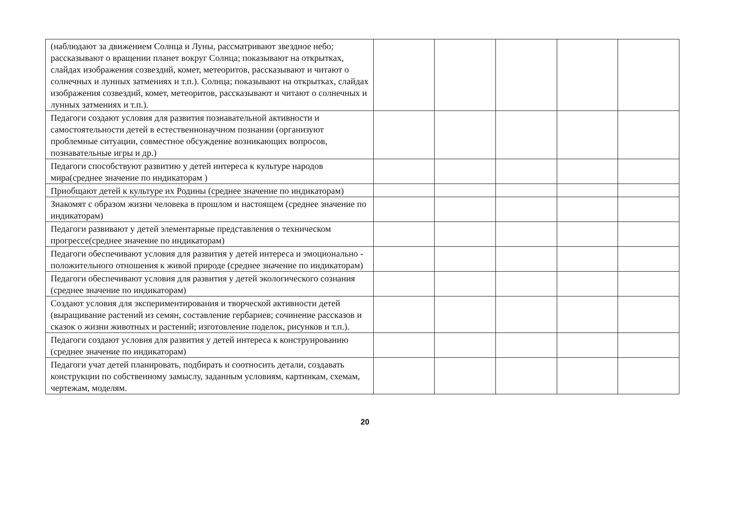| (наблюдают за движением Солнца и Луны, рассматривают звездное небо; рассказывают о вращении планет вокруг Солнца; показывают на открытках, слайдах изображения созвездий, комет, метеоритов, рассказывают и читают о солнечных и лунных затмениях и т.п.). Солнца; показывают на открытках, слайдах изображения созвездий, комет, метеоритов, рассказывают и читают о солнечных и лунных затмениях и т.п.). | | | | | |
| Педагоги создают условия для развития познавательной активности и самостоятельности детей в естественнонаучном познании (организуют проблемные ситуации, совместное обсуждение возникающих вопросов, познавательные игры и др.) | | | | | |
| Педагоги способствуют развитию у детей интереса к культуре народов мира(среднее значение по индикаторам ) | | | | | |
| Приобщают детей к культуре их Родины (среднее значение по индикаторам) | | | | | |
| Знакомят с образом жизни человека в прошлом и настоящем (среднее значение по индикаторам) | | | | | |
| Педагоги развивают у детей элементарные представления о техническом прогрессе(среднее значение по индикаторам) | | | | | |
| Педагоги обеспечивают условия для развития у детей интереса и эмоционально - положительного отношения к живой природе (среднее значение по индикаторам) | | | | | |
| Педагоги обеспечивают условия для развития у детей экологического сознания (среднее значение по индикаторам) | | | | | |
| Создают условия для экспериментирования и творческой активности детей (выращивание растений из семян, составление гербариев; сочинение рассказов и сказок о жизни животных и растений; изготовление поделок, рисунков и т.п.). | | | | | |
| Педагоги создают условия для развития у детей интереса к конструированию (среднее значение по индикаторам) | | | | | |
| Педагоги учат детей планировать, подбирать и соотносить детали, создавать конструкции по собственному замыслу, заданным условиям, картинкам, схемам, чертежам, моделям. | | | | | |
20